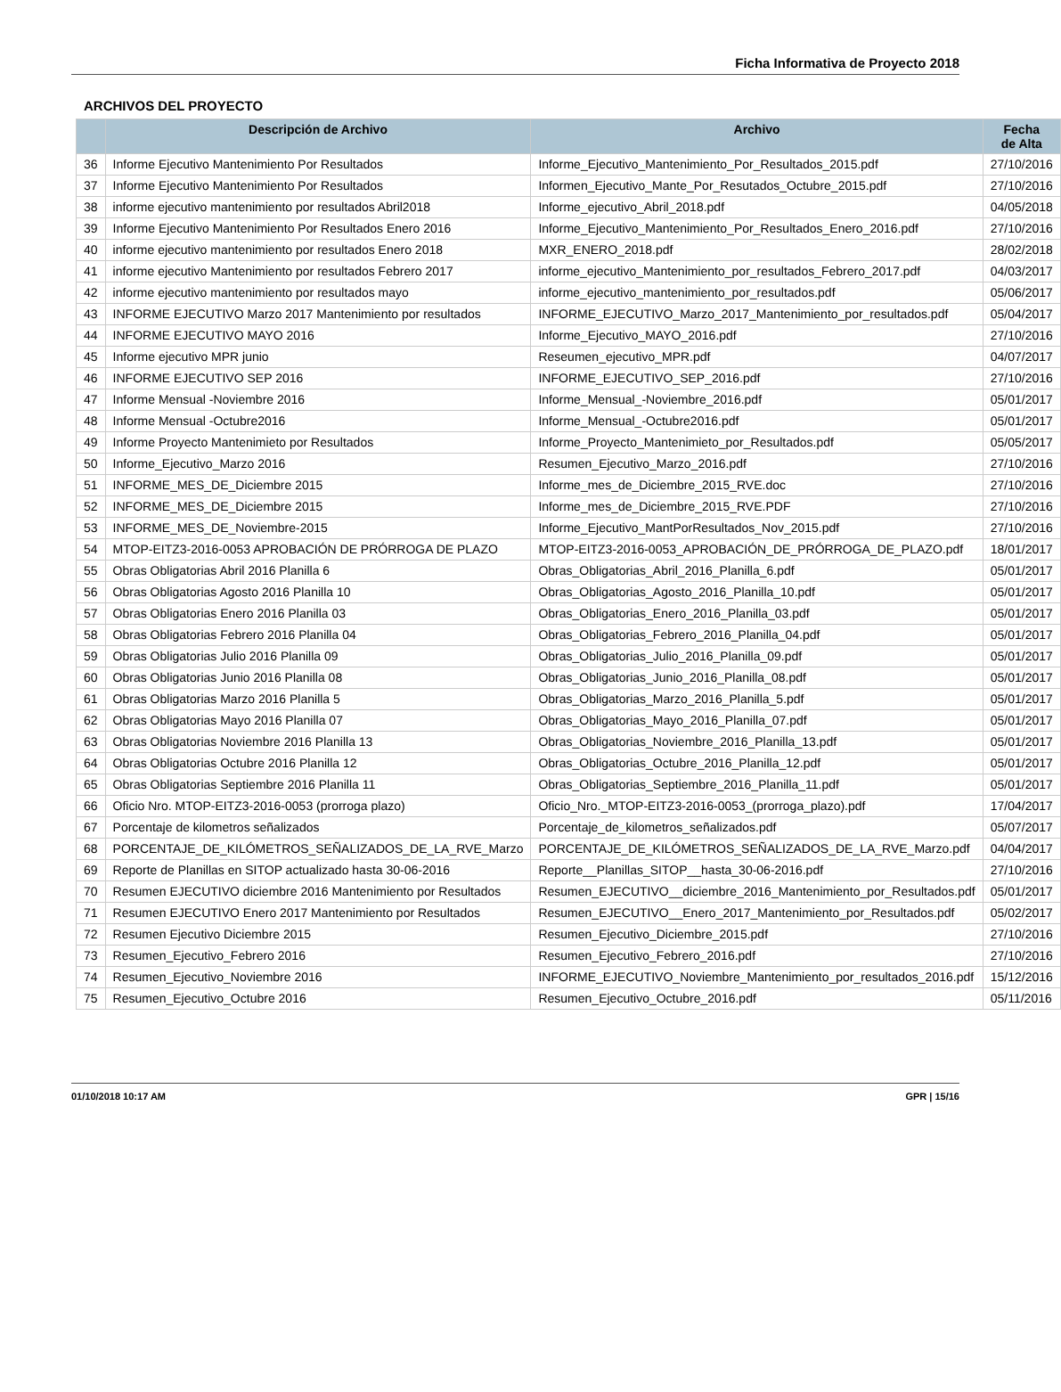Ficha Informativa de Proyecto 2018
ARCHIVOS DEL PROYECTO
| | Descripción de Archivo | Archivo | Fecha de Alta |
| --- | --- | --- | --- |
| 36 | Informe Ejecutivo Mantenimiento Por Resultados | Informe_Ejecutivo_Mantenimiento_Por_Resultados_2015.pdf | 27/10/2016 |
| 37 | Informe Ejecutivo Mantenimiento Por Resultados | Informen_Ejecutivo_Mante_Por_Resutados_Octubre_2015.pdf | 27/10/2016 |
| 38 | informe ejecutivo mantenimiento por resultados Abril2018 | Informe_ejecutivo_Abril_2018.pdf | 04/05/2018 |
| 39 | Informe Ejecutivo Mantenimiento Por Resultados Enero 2016 | Informe_Ejecutivo_Mantenimiento_Por_Resultados_Enero_2016.pdf | 27/10/2016 |
| 40 | informe ejecutivo mantenimiento por resultados Enero 2018 | MXR_ENERO_2018.pdf | 28/02/2018 |
| 41 | informe ejecutivo Mantenimiento por resultados Febrero 2017 | informe_ejecutivo_Mantenimiento_por_resultados_Febrero_2017.pdf | 04/03/2017 |
| 42 | informe ejecutivo mantenimiento por resultados mayo | informe_ejecutivo_mantenimiento_por_resultados.pdf | 05/06/2017 |
| 43 | INFORME EJECUTIVO Marzo 2017 Mantenimiento por resultados | INFORME_EJECUTIVO_Marzo_2017_Mantenimiento_por_resultados.pdf | 05/04/2017 |
| 44 | INFORME EJECUTIVO MAYO 2016 | Informe_Ejecutivo_MAYO_2016.pdf | 27/10/2016 |
| 45 | Informe ejecutivo MPR junio | Reseumen_ejecutivo_MPR.pdf | 04/07/2017 |
| 46 | INFORME EJECUTIVO SEP 2016 | INFORME_EJECUTIVO_SEP_2016.pdf | 27/10/2016 |
| 47 | Informe Mensual -Noviembre 2016 | Informe_Mensual_-Noviembre_2016.pdf | 05/01/2017 |
| 48 | Informe Mensual -Octubre2016 | Informe_Mensual_-Octubre2016.pdf | 05/01/2017 |
| 49 | Informe Proyecto Mantenimieto por Resultados | Informe_Proyecto_Mantenimieto_por_Resultados.pdf | 05/05/2017 |
| 50 | Informe_Ejecutivo_Marzo 2016 | Resumen_Ejecutivo_Marzo_2016.pdf | 27/10/2016 |
| 51 | INFORME_MES_DE_Diciembre 2015 | Informe_mes_de_Diciembre_2015_RVE.doc | 27/10/2016 |
| 52 | INFORME_MES_DE_Diciembre 2015 | Informe_mes_de_Diciembre_2015_RVE.PDF | 27/10/2016 |
| 53 | INFORME_MES_DE_Noviembre-2015 | Informe_Ejecutivo_MantPorResultados_Nov_2015.pdf | 27/10/2016 |
| 54 | MTOP-EITZ3-2016-0053 APROBACIÓN DE PRÓRROGA DE PLAZO | MTOP-EITZ3-2016-0053_APROBACIÓN_DE_PRÓRROGA_DE_PLAZO.pdf | 18/01/2017 |
| 55 | Obras Obligatorias Abril 2016 Planilla 6 | Obras_Obligatorias_Abril_2016_Planilla_6.pdf | 05/01/2017 |
| 56 | Obras Obligatorias Agosto 2016 Planilla 10 | Obras_Obligatorias_Agosto_2016_Planilla_10.pdf | 05/01/2017 |
| 57 | Obras Obligatorias Enero 2016 Planilla 03 | Obras_Obligatorias_Enero_2016_Planilla_03.pdf | 05/01/2017 |
| 58 | Obras Obligatorias Febrero 2016 Planilla 04 | Obras_Obligatorias_Febrero_2016_Planilla_04.pdf | 05/01/2017 |
| 59 | Obras Obligatorias Julio 2016 Planilla 09 | Obras_Obligatorias_Julio_2016_Planilla_09.pdf | 05/01/2017 |
| 60 | Obras Obligatorias Junio 2016 Planilla 08 | Obras_Obligatorias_Junio_2016_Planilla_08.pdf | 05/01/2017 |
| 61 | Obras Obligatorias Marzo 2016 Planilla 5 | Obras_Obligatorias_Marzo_2016_Planilla_5.pdf | 05/01/2017 |
| 62 | Obras Obligatorias Mayo 2016 Planilla 07 | Obras_Obligatorias_Mayo_2016_Planilla_07.pdf | 05/01/2017 |
| 63 | Obras Obligatorias Noviembre 2016 Planilla 13 | Obras_Obligatorias_Noviembre_2016_Planilla_13.pdf | 05/01/2017 |
| 64 | Obras Obligatorias Octubre 2016 Planilla 12 | Obras_Obligatorias_Octubre_2016_Planilla_12.pdf | 05/01/2017 |
| 65 | Obras Obligatorias Septiembre 2016 Planilla 11 | Obras_Obligatorias_Septiembre_2016_Planilla_11.pdf | 05/01/2017 |
| 66 | Oficio Nro. MTOP-EITZ3-2016-0053 (prorroga plazo) | Oficio_Nro._MTOP-EITZ3-2016-0053_(prorroga_plazo).pdf | 17/04/2017 |
| 67 | Porcentaje de kilometros señalizados | Porcentaje_de_kilometros_señalizados.pdf | 05/07/2017 |
| 68 | PORCENTAJE_DE_KILÓMETROS_SEÑALIZADOS_DE_LA_RVE_Marzo | PORCENTAJE_DE_KILÓMETROS_SEÑALIZADOS_DE_LA_RVE_Marzo.pdf | 04/04/2017 |
| 69 | Reporte de Planillas en SITOP actualizado hasta 30-06-2016 | Reporte__Planillas_SITOP__hasta_30-06-2016.pdf | 27/10/2016 |
| 70 | Resumen EJECUTIVO diciembre 2016 Mantenimiento por Resultados | Resumen_EJECUTIVO__diciembre_2016_Mantenimiento_por_Resultados.pdf | 05/01/2017 |
| 71 | Resumen EJECUTIVO Enero 2017 Mantenimiento por Resultados | Resumen_EJECUTIVO__Enero_2017_Mantenimiento_por_Resultados.pdf | 05/02/2017 |
| 72 | Resumen Ejecutivo Diciembre 2015 | Resumen_Ejecutivo_Diciembre_2015.pdf | 27/10/2016 |
| 73 | Resumen_Ejecutivo_Febrero 2016 | Resumen_Ejecutivo_Febrero_2016.pdf | 27/10/2016 |
| 74 | Resumen_Ejecutivo_Noviembre 2016 | INFORME_EJECUTIVO_Noviembre_Mantenimiento_por_resultados_2016.pdf | 15/12/2016 |
| 75 | Resumen_Ejecutivo_Octubre 2016 | Resumen_Ejecutivo_Octubre_2016.pdf | 05/11/2016 |
01/10/2018 10:17 AM GPR | 15/16